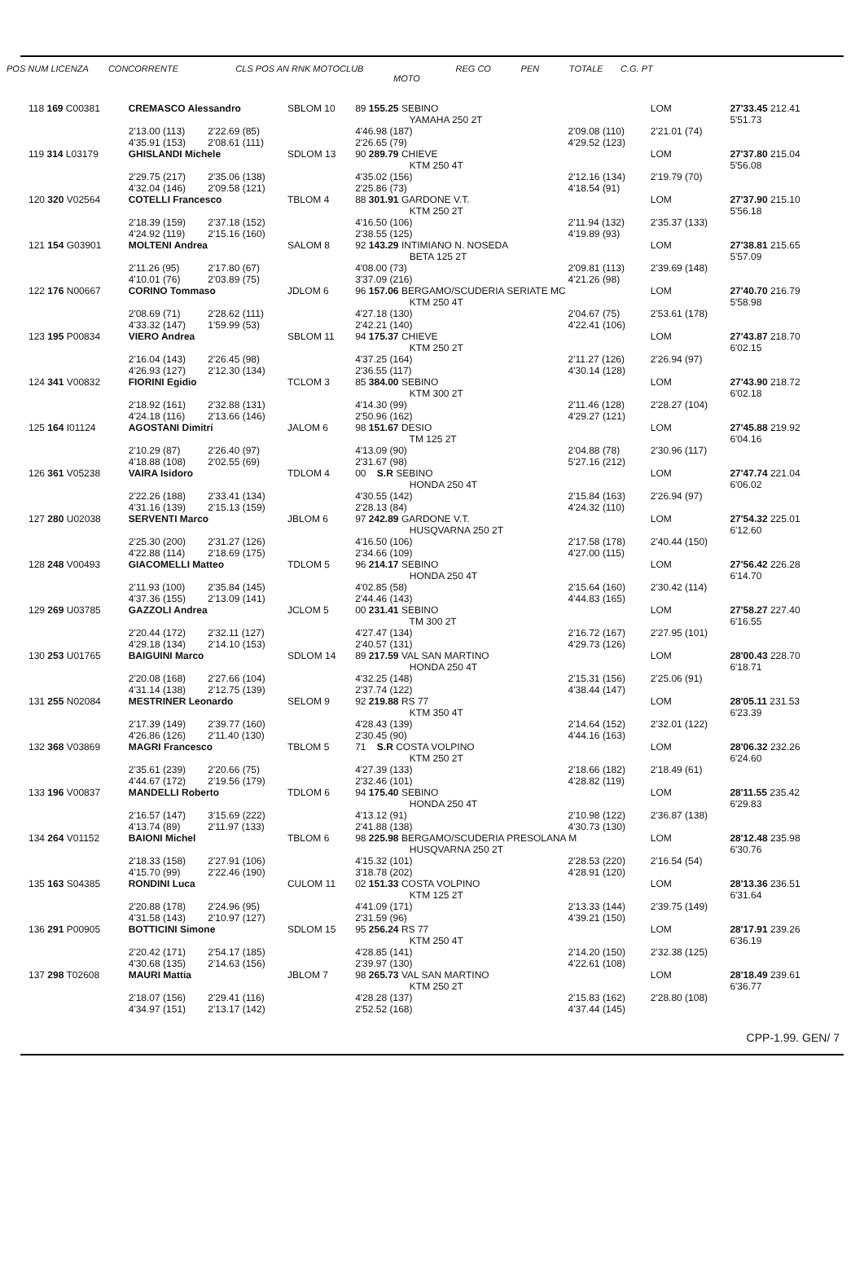POS NUM LICENZA CONCORRENTE CLS POS AN RNK MOTOCLUB REG CO PEN TOTALE C.G. PT
MOTO
| 118 169 C00381 | CREMASCO Alessandro | | SBLOM 10 | 89 155.25 SEBINO YAMAHA 250 2T | | LOM | 27'33.45 212.41 5'51.73 |
| | 2'13.00 (113) 4'35.91 (153) | 2'22.69 (85) 2'08.61 (111) | | 4'46.98 (187) 2'26.65 (79) | 2'09.08 (110) 4'29.52 (123) | 2'21.01 (74) | |
| 119 314 L03179 | GHISLANDI Michele | | SDLOM 13 | 90 289.79 CHIEVE KTM 250 4T | | LOM | 27'37.80 215.04 5'56.08 |
| | 2'29.75 (217) 4'32.04 (146) | 2'35.06 (138) 2'09.58 (121) | | 4'35.02 (156) 2'25.86 (73) | 2'12.16 (134) 4'18.54 (91) | 2'19.79 (70) | |
| 120 320 V02564 | COTELLI Francesco | | TBLOM 4 | 88 301.91 GARDONE V.T. KTM 250 2T | | LOM | 27'37.90 215.10 5'56.18 |
| | 2'18.39 (159) 4'24.92 (119) | 2'37.18 (152) 2'15.16 (160) | | 4'16.50 (106) 2'38.55 (125) | 2'11.94 (132) 4'19.89 (93) | 2'35.37 (133) | |
| 121 154 G03901 | MOLTENI Andrea | | SALOM 8 | 92 143.29 INTIMIANO N. NOSEDA BETA 125 2T | | LOM | 27'38.81 215.65 5'57.09 |
| | 2'11.26 (95) 4'10.01 (76) | 2'17.80 (67) 2'03.89 (75) | | 4'08.00 (73) 3'37.09 (216) | 2'09.81 (113) 4'21.26 (98) | 2'39.69 (148) | |
| 122 176 N00667 | CORINO Tommaso | | JDLOM 6 | 96 157.06 BERGAMO/SCUDERIA SERIATE MC KTM 250 4T | | LOM | 27'40.70 216.79 5'58.98 |
| | 2'08.69 (71) 4'33.32 (147) | 2'28.62 (111) 1'59.99 (53) | | 4'27.18 (130) 2'42.21 (140) | 2'04.67 (75) 4'22.41 (106) | 2'53.61 (178) | |
| 123 195 P00834 | VIERO Andrea | | SBLOM 11 | 94 175.37 CHIEVE KTM 250 2T | | LOM | 27'43.87 218.70 6'02.15 |
| | 2'16.04 (143) 4'26.93 (127) | 2'26.45 (98) 2'12.30 (134) | | 4'37.25 (164) 2'36.55 (117) | 2'11.27 (126) 4'30.14 (128) | 2'26.94 (97) | |
| 124 341 V00832 | FIORINI Egidio | | TCLOM 3 | 85 384.00 SEBINO KTM 300 2T | | LOM | 27'43.90 218.72 6'02.18 |
| | 2'18.92 (161) 4'24.18 (116) | 2'32.88 (131) 2'13.66 (146) | | 4'14.30 (99) 2'50.96 (162) | 2'11.46 (128) 4'29.27 (121) | 2'28.27 (104) | |
| 125 164 I01124 | AGOSTANI Dimitri | | JALOM 6 | 98 151.67 DESIO TM 125 2T | | LOM | 27'45.88 219.92 6'04.16 |
| | 2'10.29 (87) 4'18.88 (108) | 2'26.40 (97) 2'02.55 (69) | | 4'13.09 (90) 2'31.67 (98) | 2'04.88 (78) 5'27.16 (212) | 2'30.96 (117) | |
| 126 361 V05238 | VAIRA Isidoro | | TDLOM 4 | 00 S.R SEBINO HONDA 250 4T | | LOM | 27'47.74 221.04 6'06.02 |
| | 2'22.26 (188) 4'31.16 (139) | 2'33.41 (134) 2'15.13 (159) | | 4'30.55 (142) 2'28.13 (84) | 2'15.84 (163) 4'24.32 (110) | 2'26.94 (97) | |
| 127 280 U02038 | SERVENTI Marco | | JBLOM 6 | 97 242.89 GARDONE V.T. HUSQVARNA 250 2T | | LOM | 27'54.32 225.01 6'12.60 |
| | 2'25.30 (200) 4'22.88 (114) | 2'31.27 (126) 2'18.69 (175) | | 4'16.50 (106) 2'34.66 (109) | 2'17.58 (178) 4'27.00 (115) | 2'40.44 (150) | |
| 128 248 V00493 | GIACOMELLI Matteo | | TDLOM 5 | 96 214.17 SEBINO HONDA 250 4T | | LOM | 27'56.42 226.28 6'14.70 |
| | 2'11.93 (100) 4'37.36 (155) | 2'35.84 (145) 2'13.09 (141) | | 4'02.85 (58) 2'44.46 (143) | 2'15.64 (160) 4'44.83 (165) | 2'30.42 (114) | |
| 129 269 U03785 | GAZZOLI Andrea | | JCLOM 5 | 00 231.41 SEBINO TM 300 2T | | LOM | 27'58.27 227.40 6'16.55 |
| | 2'20.44 (172) 4'29.18 (134) | 2'32.11 (127) 2'14.10 (153) | | 4'27.47 (134) 2'40.57 (131) | 2'16.72 (167) 4'29.73 (126) | 2'27.95 (101) | |
| 130 253 U01765 | BAIGUINI Marco | | SDLOM 14 | 89 217.59 VAL SAN MARTINO HONDA 250 4T | | LOM | 28'00.43 228.70 6'18.71 |
| | 2'20.08 (168) 4'31.14 (138) | 2'27.66 (104) 2'12.75 (139) | | 4'32.25 (148) 2'37.74 (122) | 2'15.31 (156) 4'38.44 (147) | 2'25.06 (91) | |
| 131 255 N02084 | MESTRINER Leonardo | | SELOM 9 | 92 219.88 RS 77 KTM 350 4T | | LOM | 28'05.11 231.53 6'23.39 |
| | 2'17.39 (149) 4'26.86 (126) | 2'39.77 (160) 2'11.40 (130) | | 4'28.43 (139) 2'30.45 (90) | 2'14.64 (152) 4'44.16 (163) | 2'32.01 (122) | |
| 132 368 V03869 | MAGRI Francesco | | TBLOM 5 | 71 S.R COSTA VOLPINO KTM 250 2T | | LOM | 28'06.32 232.26 6'24.60 |
| | 2'35.61 (239) 4'44.67 (172) | 2'20.66 (75) 2'19.56 (179) | | 4'27.39 (133) 2'32.46 (101) | 2'18.66 (182) 4'28.82 (119) | 2'18.49 (61) | |
| 133 196 V00837 | MANDELLI Roberto | | TDLOM 6 | 94 175.40 SEBINO HONDA 250 4T | | LOM | 28'11.55 235.42 6'29.83 |
| | 2'16.57 (147) 4'13.74 (89) | 3'15.69 (222) 2'11.97 (133) | | 4'13.12 (91) 2'41.88 (138) | 2'10.98 (122) 4'30.73 (130) | 2'36.87 (138) | |
| 134 264 V01152 | BAIONI Michel | | TBLOM 6 | 98 225.98 BERGAMO/SCUDERIA PRESOLANA M HUSQVARNA 250 2T | | LOM | 28'12.48 235.98 6'30.76 |
| | 2'18.33 (158) 4'15.70 (99) | 2'27.91 (106) 2'22.46 (190) | | 4'15.32 (101) 3'18.78 (202) | 2'28.53 (220) 4'28.91 (120) | 2'16.54 (54) | |
| 135 163 S04385 | RONDINI Luca | | CULOM 11 | 02 151.33 COSTA VOLPINO KTM 125 2T | | LOM | 28'13.36 236.51 6'31.64 |
| | 2'20.88 (178) 4'31.58 (143) | 2'24.96 (95) 2'10.97 (127) | | 4'41.09 (171) 2'31.59 (96) | 2'13.33 (144) 4'39.21 (150) | 2'39.75 (149) | |
| 136 291 P00905 | BOTTICINI Simone | | SDLOM 15 | 95 256.24 RS 77 KTM 250 4T | | LOM | 28'17.91 239.26 6'36.19 |
| | 2'20.42 (171) 4'30.68 (135) | 2'54.17 (185) 2'14.63 (156) | | 4'28.85 (141) 2'39.97 (130) | 2'14.20 (150) 4'22.61 (108) | 2'32.38 (125) | |
| 137 298 T02608 | MAURI Mattia | | JBLOM 7 | 98 265.73 VAL SAN MARTINO KTM 250 2T | | LOM | 28'18.49 239.61 6'36.77 |
| | 2'18.07 (156) 4'34.97 (151) | 2'29.41 (116) 2'13.17 (142) | | 4'28.28 (137) 2'52.52 (168) | 2'15.83 (162) 4'37.44 (145) | 2'28.80 (108) | |
CPP-1.99. GEN/ 7